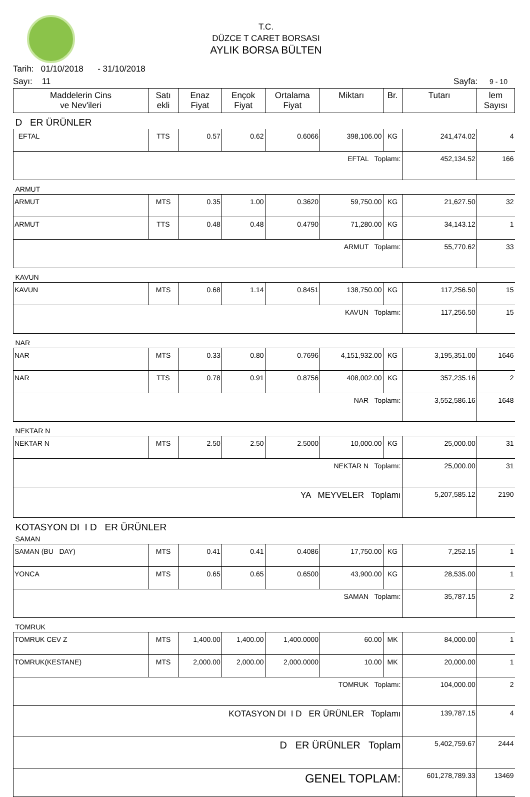T.C.
DÜZCE T CARET BORSASI
AYLIK BORSA BÜLTEN
Tarih: 01/10/2018 - 31/10/2018
Sayı: 11 Sayfa: 9 - 10
| Maddelerin Cins ve Nev'ileri | Satı ekli | Enaz Fiyat | Ençok Fiyat | Ortalama Fiyat | Miktarı | Br. | Tutarı | lem Sayısı |
| --- | --- | --- | --- | --- | --- | --- | --- | --- |
| D ER ÜRÜNLER | | | | | | | | |
| EFTAL | TTS | 0.57 | 0.62 | 0.6066 | 398,106.00 | KG | 241,474.02 | 4 |
| EFTAL Toplamı: | | | | | | | 452,134.52 | 166 |
| ARMUT | | | | | | | | |
| ARMUT | MTS | 0.35 | 1.00 | 0.3620 | 59,750.00 | KG | 21,627.50 | 32 |
| ARMUT | TTS | 0.48 | 0.48 | 0.4790 | 71,280.00 | KG | 34,143.12 | 1 |
| ARMUT Toplamı: | | | | | | | 55,770.62 | 33 |
| KAVUN | | | | | | | | |
| KAVUN | MTS | 0.68 | 1.14 | 0.8451 | 138,750.00 | KG | 117,256.50 | 15 |
| KAVUN Toplamı: | | | | | | | 117,256.50 | 15 |
| NAR | | | | | | | | |
| NAR | MTS | 0.33 | 0.80 | 0.7696 | 4,151,932.00 | KG | 3,195,351.00 | 1646 |
| NAR | TTS | 0.78 | 0.91 | 0.8756 | 408,002.00 | KG | 357,235.16 | 2 |
| NAR Toplamı: | | | | | | | 3,552,586.16 | 1648 |
| NEKTAR N | | | | | | | | |
| NEKTAR N | MTS | 2.50 | 2.50 | 2.5000 | 10,000.00 | KG | 25,000.00 | 31 |
| NEKTAR N Toplamı: | | | | | | | 25,000.00 | 31 |
| YA MEYVELER Toplamı | | | | | | | 5,207,585.12 | 2190 |
| KOTASYON DI I D ER ÜRÜNLER | | | | | | | | |
| SAMAN | | | | | | | | |
| SAMAN (BU DAY) | MTS | 0.41 | 0.41 | 0.4086 | 17,750.00 | KG | 7,252.15 | 1 |
| YONCA | MTS | 0.65 | 0.65 | 0.6500 | 43,900.00 | KG | 28,535.00 | 1 |
| SAMAN Toplamı: | | | | | | | 35,787.15 | 2 |
| TOMRUK | | | | | | | | |
| TOMRUK CEV Z | MTS | 1,400.00 | 1,400.00 | 1,400.0000 | 60.00 | MK | 84,000.00 | 1 |
| TOMRUK(KESTANE) | MTS | 2,000.00 | 2,000.00 | 2,000.0000 | 10.00 | MK | 20,000.00 | 1 |
| TOMRUK Toplamı: | | | | | | | 104,000.00 | 2 |
| KOTASYON DI I D ER ÜRÜNLER Toplamı | | | | | | | 139,787.15 | 4 |
| D ER ÜRÜNLER Toplam | | | | | | | 5,402,759.67 | 2444 |
| GENEL TOPLAM: | | | | | | | 601,278,789.33 | 13469 |